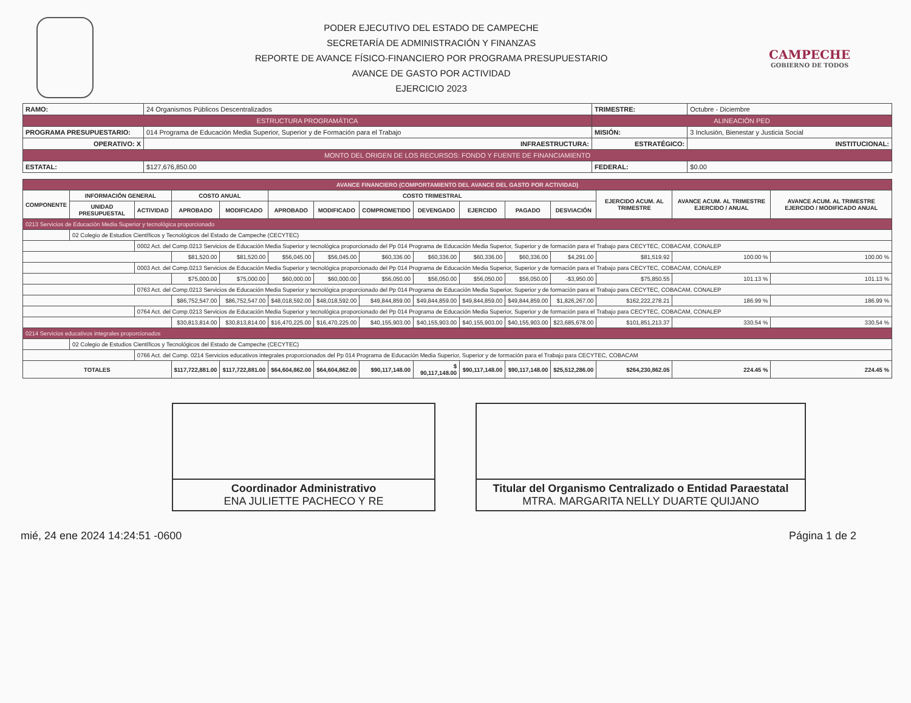PODER EJECUTIVO DEL ESTADO DE CAMPECHE
SECRETARÍA DE ADMINISTRACIÓN Y FINANZAS
REPORTE DE AVANCE FÍSICO-FINANCIERO POR PROGRAMA PRESUPUESTARIO
AVANCE DE GASTO POR ACTIVIDAD
EJERCICIO 2023
CAMPECHE
GOBIERNO DE TODOS
| RAMO: | 24 Organismos Públicos Descentralizados | | TRIMESTRE: | Octubre - Diciembre | |
| ESTRUCTURA PROGRAMÁTICA | | | ALINEACIÓN PED | | |
| PROGRAMA PRESUPUESTARIO: | 014 Programa de Educación Media Superior, Superior y de Formación para el Trabajo | | MISIÓN: | 3 Inclusión, Bienestar y Justicia Social | |
| OPERATIVO: X | | INFRAESTRUCTURA: | ESTRATÉGICO: | | INSTITUCIONAL: |
| MONTO DEL ORIGEN DE LOS RECURSOS: FONDO Y FUENTE DE FINANCIAMIENTO | | | | | |
| ESTATAL: | $127,676,850.00 | | FEDERAL: | $0.00 | |
| AVANCE FINANCIERO (COMPORTAMIENTO DEL AVANCE DEL GASTO POR ACTIVIDAD) | | | | | | | | | | | | | | |
| --- | --- | --- | --- | --- | --- | --- | --- | --- | --- | --- | --- | --- | --- | --- |
| COMPONENTE | INFORMACIÓN GENERAL | | COSTO ANUAL | | COSTO TRIMESTRAL | | | | | | | EJERCIDO ACUM. AL TRIMESTRE | AVANCE ACUM. AL TRIMESTRE EJERCIDO / ANUAL | AVANCE ACUM. AL TRIMESTRE EJERCIDO / MODIFICADO ANUAL |
| | UNIDAD PRESUPUESTAL | ACTIVIDAD | APROBADO | MODIFICADO | APROBADO | MODIFICADO | COMPROMETIDO | DEVENGADO | EJERCIDO | PAGADO | DESVIACIÓN | | | |
| 0213 Servicios de Educación Media Superior y tecnológica proporcionado | | | | | | | | | | | | | | |
| | 02 Colegio de Estudios Científicos y Tecnológicos del Estado de Campeche (CECYTEC) | | | | | | | | | | | | | |
| | | 0002 Act. del Comp.0213 Servicios de Educación Media Superior y tecnológica proporcionado del Pp 014 Programa de Educación Media Superior, Superior y de formación para el Trabajo para CECYTEC, COBACAM, CONALEP | | | | | | | | | | | | |
| | | | $81,520.00 | $81,520.00 | $56,045.00 | $56,045.00 | $60,336.00 | $60,336.00 | $60,336.00 | $60,336.00 | $4,291.00 | $81,519.92 | 100.00 % | 100.00 % |
| | | 0003 Act. del Comp.0213 Servicios de Educación Media Superior y tecnológica proporcionado del Pp 014 Programa de Educación Media Superior, Superior y de formación para el Trabajo para CECYTEC, COBACAM, CONALEP | | | | | | | | | | | | |
| | | | $75,000.00 | $75,000.00 | $60,000.00 | $60,000.00 | $56,050.00 | $56,050.00 | $56,050.00 | $56,050.00 | -$3,950.00 | $75,850.55 | 101.13 % | 101.13 % |
| | | 0763 Act. del Comp.0213 Servicios de Educación Media Superior y tecnológica proporcionado del Pp 014 Programa de Educación Media Superior, Superior y de formación para el Trabajo para CECYTEC, COBACAM, CONALEP | | | | | | | | | | | | |
| | | | $86,752,547.00 | $86,752,547.00 | $48,018,592.00 | $48,018,592.00 | $49,844,859.00 | $49,844,859.00 | $49,844,859.00 | $49,844,859.00 | $1,826,267.00 | $162,222,278.21 | 186.99 % | 186.99 % |
| | | 0764 Act. del Comp.0213 Servicios de Educación Media Superior y tecnológica proporcionado del Pp 014 Programa de Educación Media Superior, Superior y de formación para el Trabajo para CECYTEC, COBACAM, CONALEP | | | | | | | | | | | | |
| | | | $30,813,814.00 | $30,813,814.00 | $16,470,225.00 | $16,470,225.00 | $40,155,903.00 | $40,155,903.00 | $40,155,903.00 | $40,155,903.00 | $23,685,678.00 | $101,851,213.37 | 330.54 % | 330.54 % |
| 0214 Servicios educativos integrales proporcionados | | | | | | | | | | | | | | |
| | 02 Colegio de Estudios Científicos y Tecnológicos del Estado de Campeche (CECYTEC) | | | | | | | | | | | | | |
| | | 0766 Act. del Comp. 0214 Servicios educativos integrales proporcionados del Pp 014 Programa de Educación Media Superior, Superior y de formación para el Trabajo para CECYTEC, COBACAM | | | | | | | | | | | | |
| TOTALES | | | $117,722,881.00 | $117,722,881.00 | $64,604,862.00 | $64,604,862.00 | $90,117,148.00 | $ 90,117,148.00 | $90,117,148.00 | $90,117,148.00 | $25,512,286.00 | $264,230,862.05 | 224.45 % | 224.45 % |
Coordinador Administrativo
ENA JULIETTE PACHECO Y RE
Titular del Organismo Centralizado o Entidad Paraestatal
MTRA. MARGARITA NELLY DUARTE QUIJANO
mié, 24 ene 2024 14:24:51 -0600 Página 1 de 2